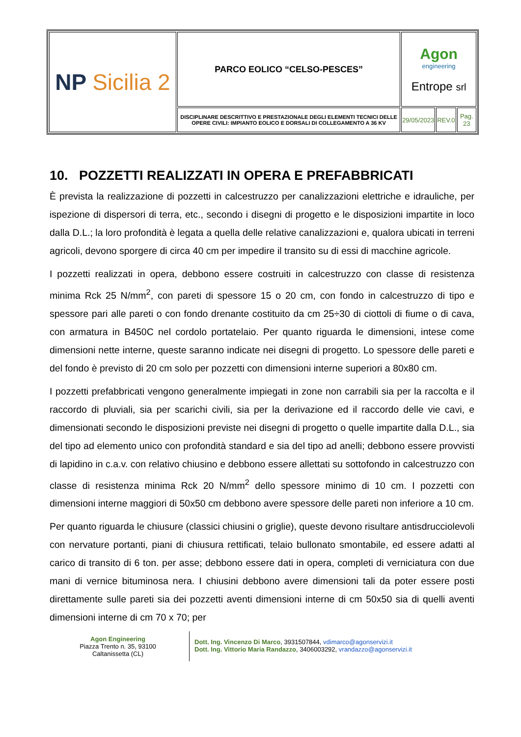| NP Sicilia 2 | PARCO EOLICO “CELSO-PESCES” | Agon engineering Entrope srl | | |
| | DISCIPLINARE DESCRITTIVO E PRESTAZIONALE DEGLI ELEMENTI TECNICI DELLE OPERE CIVILI: IMPIANTO EOLICO E DORSALI DI COLLEGAMENTO A 36 KV | 29/05/2023 | REV.0 | Pag. 23 |
10. POZZETTI REALIZZATI IN OPERA E PREFABBRICATI
È prevista la realizzazione di pozzetti in calcestruzzo per canalizzazioni elettriche e idrauliche, per ispezione di dispersori di terra, etc., secondo i disegni di progetto e le disposizioni impartite in loco dalla D.L.; la loro profondità è legata a quella delle relative canalizzazioni e, qualora ubicati in terreni agricoli, devono sporgere di circa 40 cm per impedire il transito su di essi di macchine agricole.
I pozzetti realizzati in opera, debbono essere costruiti in calcestruzzo con classe di resistenza minima Rck 25 N/mm<sup>2</sup>, con pareti di spessore 15 o 20 cm, con fondo in calcestruzzo di tipo e spessore pari alle pareti o con fondo drenante costituito da cm 25÷30 di ciottoli di fiume o di cava, con armatura in B450C nel cordolo portatelaio. Per quanto riguarda le dimensioni, intese come dimensioni nette interne, queste saranno indicate nei disegni di progetto. Lo spessore delle pareti e del fondo è previsto di 20 cm solo per pozzetti con dimensioni interne superiori a 80x80 cm.
I pozzetti prefabbricati vengono generalmente impiegati in zone non carrabili sia per la raccolta e il raccordo di pluviali, sia per scarichi civili, sia per la derivazione ed il raccordo delle vie cavi, e dimensionati secondo le disposizioni previste nei disegni di progetto o quelle impartite dalla D.L., sia del tipo ad elemento unico con profondità standard e sia del tipo ad anelli; debbono essere provvisti di lapidino in c.a.v. con relativo chiusino e debbono essere allettati su sottofondo in calcestruzzo con classe di resistenza minima Rck 20 N/mm<sup>2</sup> dello spessore minimo di 10 cm. I pozzetti con dimensioni interne maggiori di 50x50 cm debbono avere spessore delle pareti non inferiore a 10 cm.
Per quanto riguarda le chiusure (classici chiusini o griglie), queste devono risultare antisdrucciolevoli con nervature portanti, piani di chiusura rettificati, telaio bullonato smontabile, ed essere adatti al carico di transito di 6 ton. per asse; debbono essere dati in opera, completi di verniciatura con due mani di vernice bituminosa nera. I chiusini debbono avere dimensioni tali da poter essere posti direttamente sulle pareti sia dei pozzetti aventi dimensioni interne di cm 50x50 sia di quelli aventi dimensioni interne di cm 70 x 70; per
Agon Engineering
Piazza Trento n. 35, 93100
Caltanissetta (CL)
Dott. Ing. Vincenzo Di Marco, 3931507844, vdimarco@agonservizi.it
Dott. Ing. Vittorio Maria Randazzo, 3406003292, vrandazzo@agonservizi.it